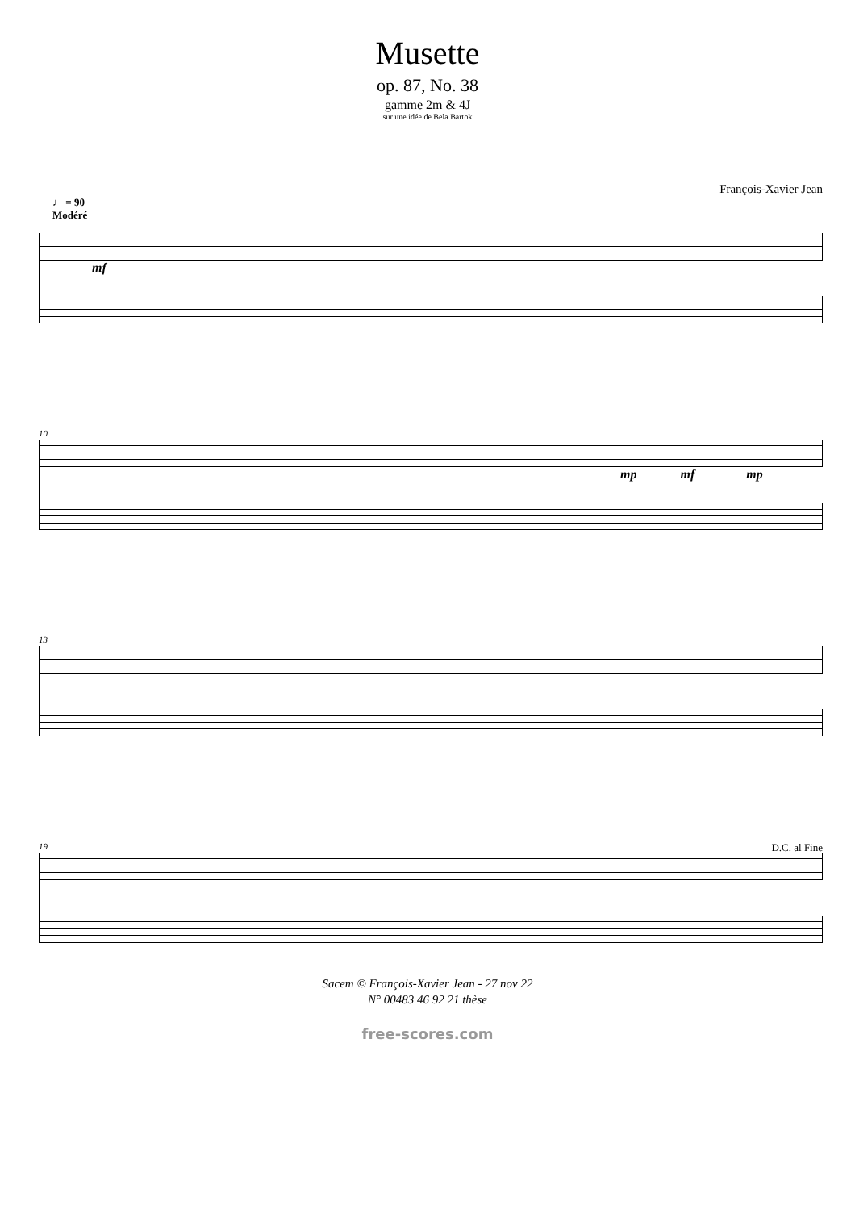Musette
op. 87, No. 38
gamme 2m & 4J
sur une idée de Bela Bartok
François-Xavier Jean
♩ = 90
Modéré
mf
10
mp mf mp
13
19 D.C. al Fine
Sacem © François-Xavier Jean - 27 nov 22
N° 00483 46 92 21 thèse
free-scores.com